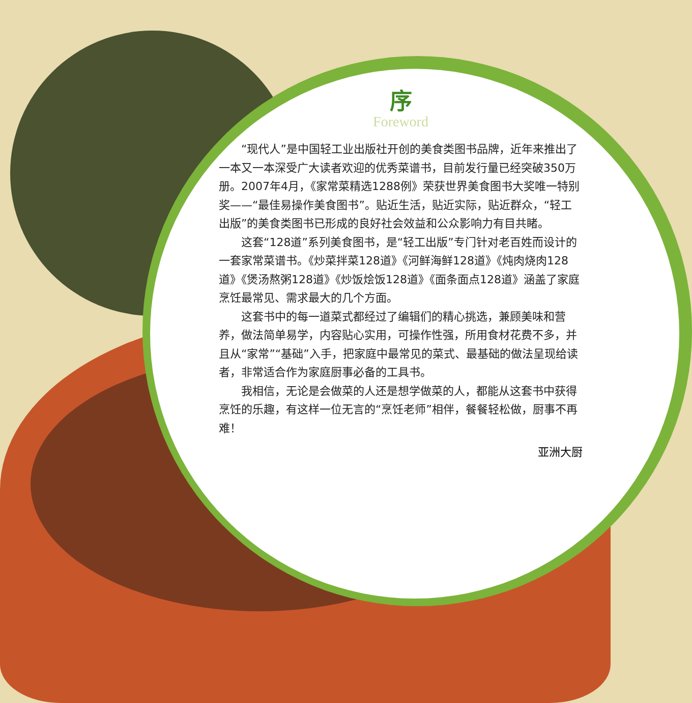序
Foreword
“现代人”是中国轻工业出版社开创的美食类图书品牌，近年来推出了一本又一本深受广大读者欢迎的优秀菜谱书，目前发行量已经突破350万册。2007年4月，《家常菜精选1288例》荣获世界美食图书大奖唯一特别奖——“最佳易操作美食图书”。贴近生活，贴近实际，贴近群众，“轻工出版”的美食类图书已形成的良好社会效益和公众影响力有目共睹。
这套“128道”系列美食图书，是“轻工出版”专门针对老百姓而设计的一套家常菜谱书。《炒菜拌菜128道》《河鲜海鲜128道》《炖肉烧肉128道》《煲汤熬粥128道》《炒饭烩饭128道》《面条面点128道》涵盖了家庭烹饪最常见、需求最大的几个方面。
这套书中的每一道菜式都经过了编辑们的精心挑选，兼顾美味和营养，做法简单易学，内容贴心实用，可操作性强，所用食材花费不多，并且从“家常”“基础”入手，把家庭中最常见的菜式、最基础的做法呈现给读者，非常适合作为家庭厨事必备的工具书。
我相信，无论是会做菜的人还是想学做菜的人，都能从这套书中获得烹饪的乐趣，有这样一位无言的“烹饪老师”相伴，餐餐轻松做，厨事不再难！
亚洲大厨